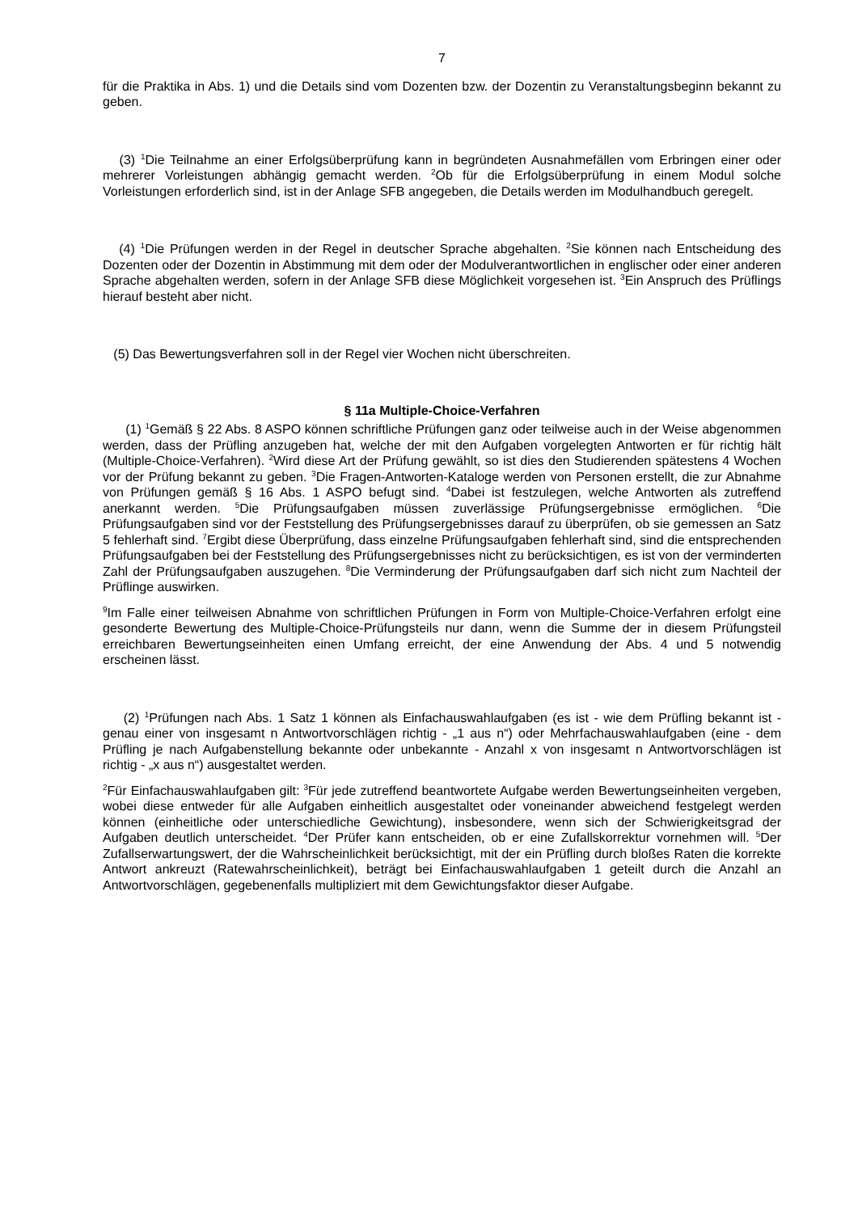7
für die Praktika in Abs. 1) und die Details sind vom Dozenten bzw. der Dozentin zu Veranstaltungsbeginn bekannt zu geben.
(3) <sup>1</sup>Die Teilnahme an einer Erfolgsüberprüfung kann in begründeten Ausnahmefällen vom Erbringen einer oder mehrerer Vorleistungen abhängig gemacht werden. <sup>2</sup>Ob für die Erfolgsüberprüfung in einem Modul solche Vorleistungen erforderlich sind, ist in der Anlage SFB angegeben, die Details werden im Modulhandbuch geregelt.
(4) <sup>1</sup>Die Prüfungen werden in der Regel in deutscher Sprache abgehalten. <sup>2</sup>Sie können nach Entscheidung des Dozenten oder der Dozentin in Abstimmung mit dem oder der Modulverantwortlichen in englischer oder einer anderen Sprache abgehalten werden, sofern in der Anlage SFB diese Möglichkeit vorgesehen ist. <sup>3</sup>Ein Anspruch des Prüflings hierauf besteht aber nicht.
(5) Das Bewertungsverfahren soll in der Regel vier Wochen nicht überschreiten.
§ 11a Multiple-Choice-Verfahren
(1) <sup>1</sup>Gemäß § 22 Abs. 8 ASPO können schriftliche Prüfungen ganz oder teilweise auch in der Weise abgenommen werden, dass der Prüfling anzugeben hat, welche der mit den Aufgaben vorgelegten Antworten er für richtig hält (Multiple-Choice-Verfahren). <sup>2</sup>Wird diese Art der Prüfung gewählt, so ist dies den Studierenden spätestens 4 Wochen vor der Prüfung bekannt zu geben. <sup>3</sup>Die Fragen-Antworten-Kataloge werden von Personen erstellt, die zur Abnahme von Prüfungen gemäß § 16 Abs. 1 ASPO befugt sind. <sup>4</sup>Dabei ist festzulegen, welche Antworten als zutreffend anerkannt werden. <sup>5</sup>Die Prüfungsaufgaben müssen zuverlässige Prüfungsergebnisse ermöglichen. <sup>6</sup>Die Prüfungsaufgaben sind vor der Feststellung des Prüfungsergebnisses darauf zu überprüfen, ob sie gemessen an Satz 5 fehlerhaft sind. <sup>7</sup>Ergibt diese Überprüfung, dass einzelne Prüfungsaufgaben fehlerhaft sind, sind die entsprechenden Prüfungsaufgaben bei der Feststellung des Prüfungsergebnisses nicht zu berücksichtigen, es ist von der verminderten Zahl der Prüfungsaufgaben auszugehen. <sup>8</sup>Die Verminderung der Prüfungsaufgaben darf sich nicht zum Nachteil der Prüflinge auswirken.
<sup>9</sup> Im Falle einer teilweisen Abnahme von schriftlichen Prüfungen in Form von Multiple-Choice-Verfahren erfolgt eine gesonderte Bewertung des Multiple-Choice-Prüfungsteils nur dann, wenn die Summe der in diesem Prüfungsteil erreichbaren Bewertungseinheiten einen Umfang erreicht, der eine Anwendung der Abs. 4 und 5 notwendig erscheinen lässt.
(2) <sup>1</sup>Prüfungen nach Abs. 1 Satz 1 können als Einfachauswahlaufgaben (es ist - wie dem Prüfling bekannt ist - genau einer von insgesamt n Antwortvorschlägen richtig - „1 aus n“) oder Mehrfachauswahlaufgaben (eine - dem Prüfling je nach Aufgabenstellung bekannte oder unbekannte - Anzahl x von insgesamt n Antwortvorschlägen ist richtig - „x aus n“) ausgestaltet werden.
<sup>2</sup> Für Einfachauswahlaufgaben gilt: <sup>3</sup>Für jede zutreffend beantwortete Aufgabe werden Bewertungseinheiten vergeben, wobei diese entweder für alle Aufgaben einheitlich ausgestaltet oder voneinander abweichend festgelegt werden können (einheitliche oder unterschiedliche Gewichtung), insbesondere, wenn sich der Schwierigkeitsgrad der Aufgaben deutlich unterscheidet. <sup>4</sup>Der Prüfer kann entscheiden, ob er eine Zufallskorrektur vornehmen will. <sup>5</sup>Der Zufallserwartungswert, der die Wahrscheinlichkeit berücksichtigt, mit der ein Prüfling durch bloßes Raten die korrekte Antwort ankreuzt (Ratewahrscheinlichkeit), beträgt bei Einfachauswahlaufgaben 1 geteilt durch die Anzahl an Antwortvorschlägen, gegebenenfalls multipliziert mit dem Gewichtungsfaktor dieser Aufgabe.